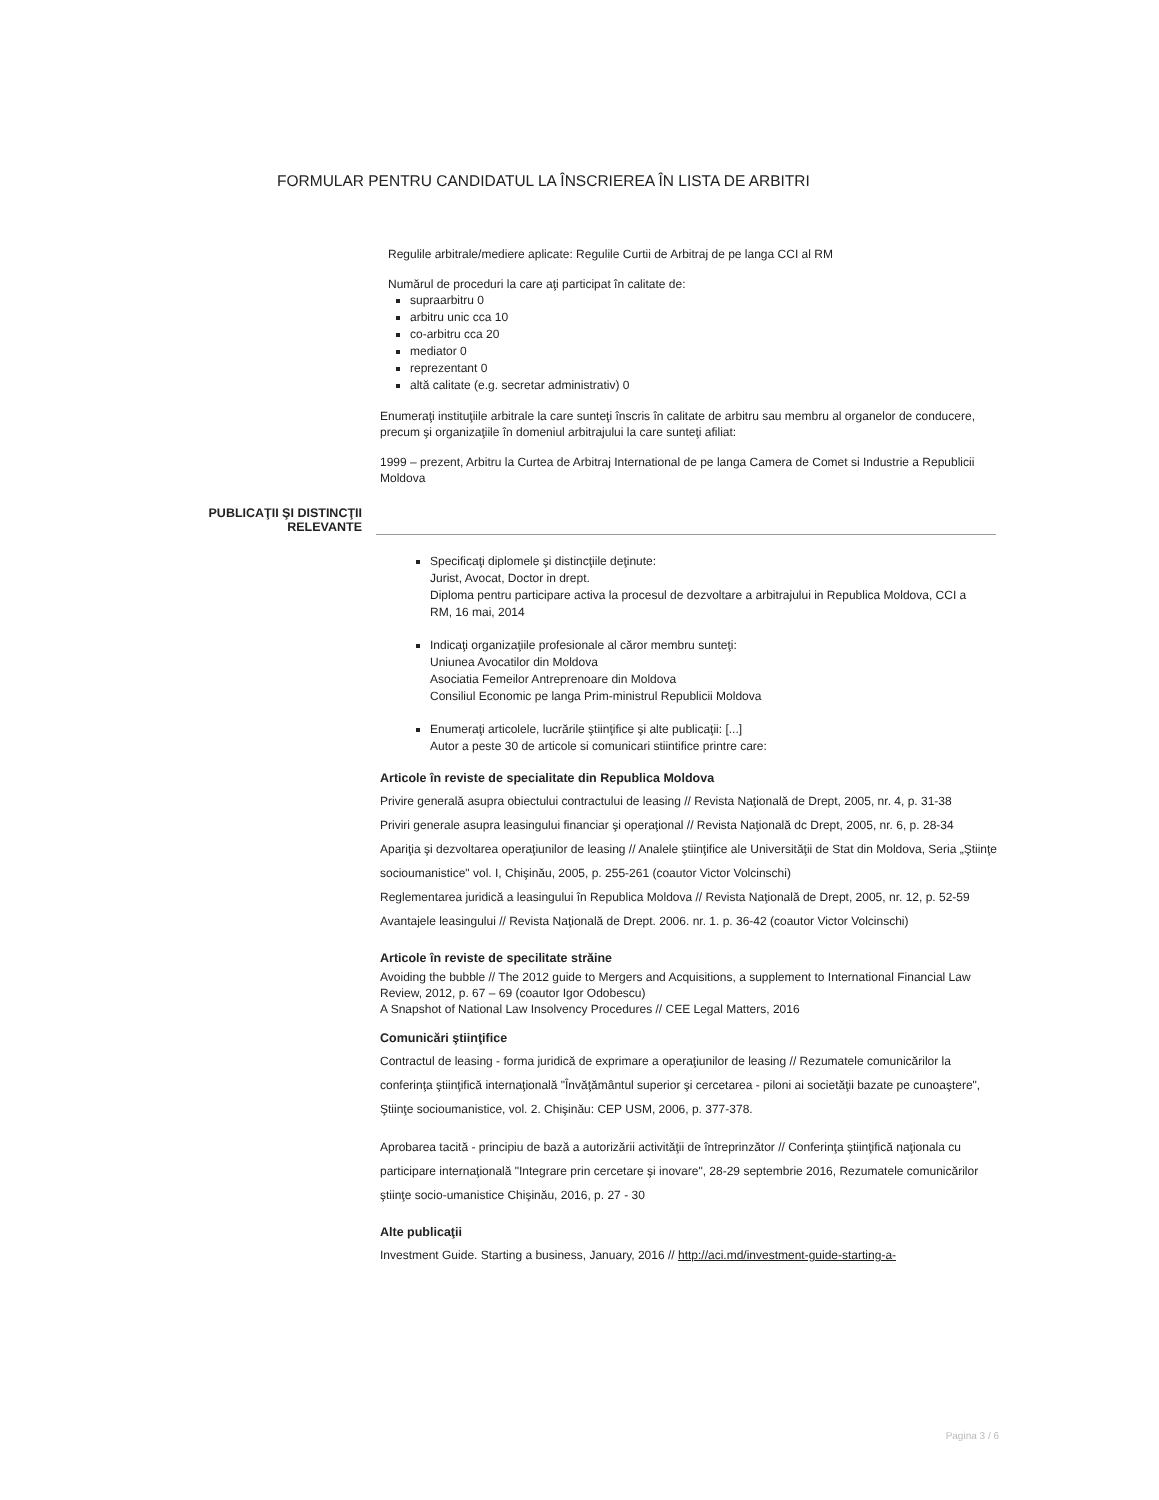FORMULAR PENTRU CANDIDATUL LA ÎNSCRIEREA ÎN LISTA DE ARBITRI
Regulile arbitrale/mediere aplicate: Regulile Curtii de Arbitraj de pe langa CCI al RM
Numărul de proceduri la care aţi participat în calitate de:
supraarbitru 0
arbitru unic cca 10
co-arbitru cca 20
mediator 0
reprezentant 0
altă calitate (e.g. secretar administrativ) 0
Enumeraţi instituţiile arbitrale la care sunteţi înscris în calitate de arbitru sau membru al organelor de conducere, precum şi organizaţiile în domeniul arbitrajului la care sunteţi afiliat:
1999 – prezent, Arbitru la Curtea de Arbitraj International de pe langa Camera de Comet si Industrie a Republicii Moldova
PUBLICAŢII ŞI DISTINCŢII
RELEVANTE
Specificaţi diplomele şi distincţiile deţinute:
Jurist, Avocat, Doctor in drept.
Diploma pentru participare activa la procesul de dezvoltare a arbitrajului in Republica Moldova, CCI a RM, 16 mai, 2014
Indicaţi organizaţiile profesionale al căror membru sunteţi:
Uniunea Avocatilor din Moldova
Asociatia Femeilor Antreprenoare din Moldova
Consiliul Economic pe langa Prim-ministrul Republicii Moldova
Enumeraţi articolele, lucrările ştiinţifice şi alte publicaţii: [...]
Autor a peste 30 de articole si comunicari stiintifice printre care:
Articole în reviste de specialitate din Republica Moldova
Privire generală asupra obiectului contractului de leasing // Revista Naţională de Drept, 2005, nr. 4, p. 31-38
Priviri generale asupra leasingului financiar şi operaţional // Revista Naţională dc Drept, 2005, nr. 6, p. 28-34
Apariţia şi dezvoltarea operaţiunilor de leasing // Analele ştiinţifice ale Universităţii de Stat din Moldova, Seria „Ştiinţe socioumanistice" vol. I, Chişinău, 2005, p. 255-261 (coautor Victor Volcinschi)
Reglementarea juridică a leasingului în Republica Moldova // Revista Naţională de Drept, 2005, nr. 12, p. 52-59
Avantajele leasingului // Revista Naţională de Drept. 2006. nr. 1. p. 36-42 (coautor Victor Volcinschi)
Articole în reviste de specilitate străine
Avoiding the bubble // The 2012 guide to Mergers and Acquisitions, a supplement to International Financial Law Review, 2012, p. 67 – 69 (coautor Igor Odobescu)
A Snapshot of National Law Insolvency Procedures // CEE Legal Matters, 2016
Comunicări ştiinţifice
Contractul de leasing - forma juridică de exprimare a operaţiunilor de leasing // Rezumatele comunicărilor la conferinţa ştiinţifică internaţională "Învăţământul superior şi cercetarea - piloni ai societăţii bazate pe cunoaştere", Ştiinţe socioumanistice, vol. 2. Chişinău: CEP USM, 2006, p. 377-378.
Aprobarea tacită - principiu de bază a autorizării activităţii de întreprinzător // Conferinţa ştiinţifică naţionala cu participare internaţională "Integrare prin cercetare şi inovare", 28-29 septembrie 2016, Rezumatele comunicărilor ştiinţe socio-umanistice Chişinău, 2016, p. 27 - 30
Alte publicaţii
Investment Guide. Starting a business, January, 2016 // http://aci.md/investment-guide-starting-a-
Pagina 3 / 6